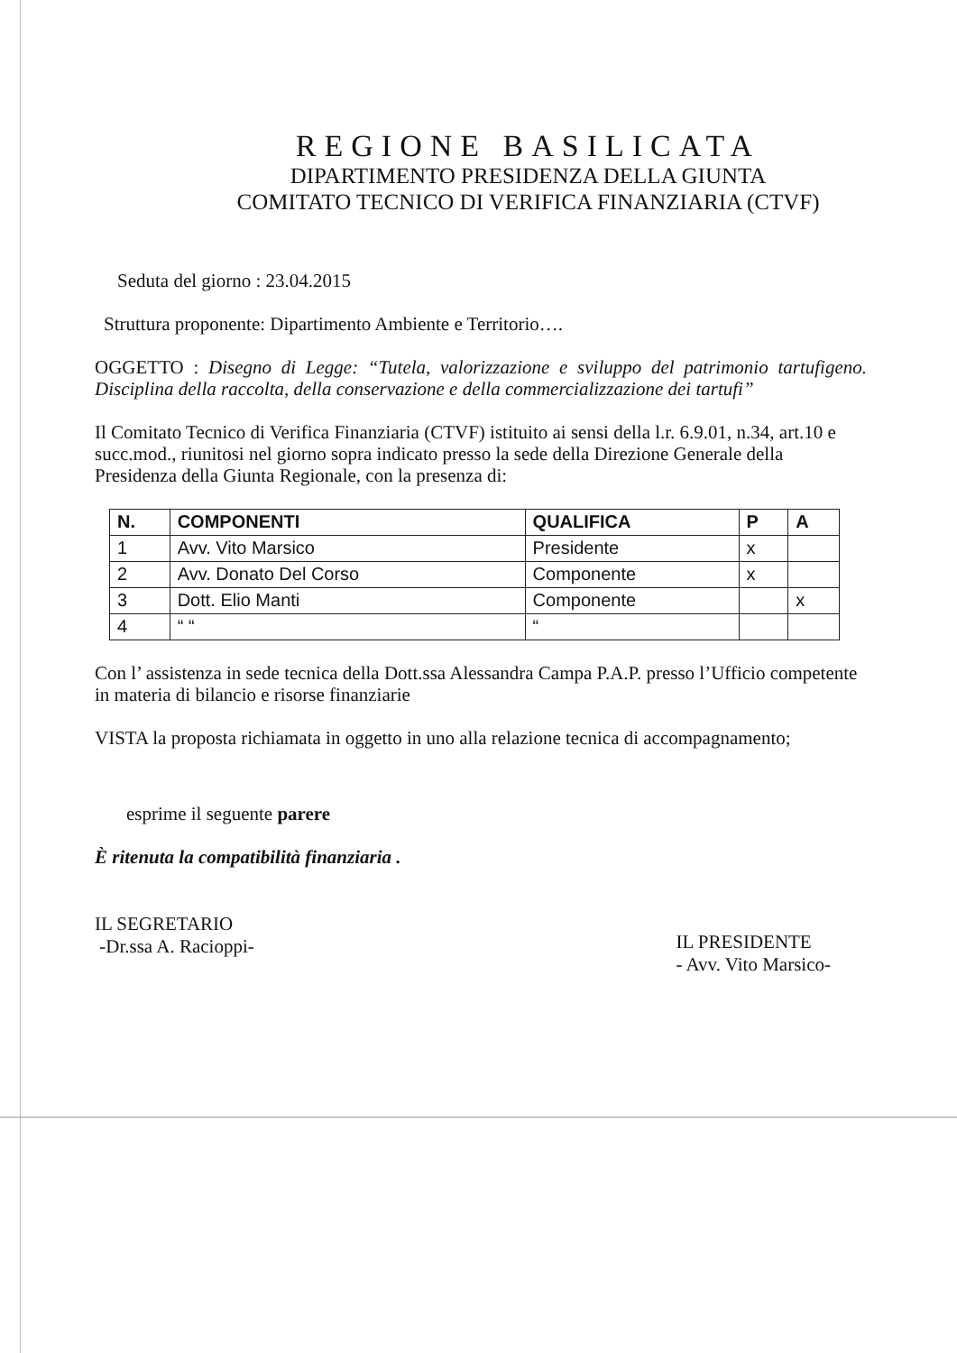REGIONE BASILICATA
DIPARTIMENTO PRESIDENZA DELLA GIUNTA
COMITATO TECNICO DI VERIFICA FINANZIARIA (CTVF)
Seduta del giorno : 23.04.2015
Struttura proponente: Dipartimento Ambiente e Territorio….
OGGETTO : Disegno di Legge: “Tutela, valorizzazione e sviluppo del patrimonio tartufigeno. Disciplina della raccolta, della conservazione e della commercializzazione dei tartufi”
Il Comitato Tecnico di Verifica Finanziaria (CTVF) istituito ai sensi della l.r. 6.9.01, n.34, art.10 e succ.mod., riunitosi nel giorno sopra indicato presso la sede della Direzione Generale della Presidenza della Giunta Regionale, con la presenza di:
| N. | COMPONENTI | QUALIFICA | P | A |
| --- | --- | --- | --- | --- |
| 1 | Avv. Vito Marsico | Presidente | x | |
| 2 | Avv. Donato Del Corso | Componente | x | |
| 3 | Dott. Elio Manti | Componente | | x |
| 4 | “ “ | “ | | |
Con l’ assistenza in sede tecnica della Dott.ssa Alessandra Campa P.A.P. presso l’Ufficio competente in materia di bilancio e risorse finanziarie
VISTA la proposta richiamata in oggetto in uno alla relazione tecnica di accompagnamento;
esprime il seguente parere
È ritenuta la compatibilità finanziaria .
IL SEGRETARIO
-Dr.ssa A. Racioppi-
IL PRESIDENTE
- Avv. Vito Marsico-